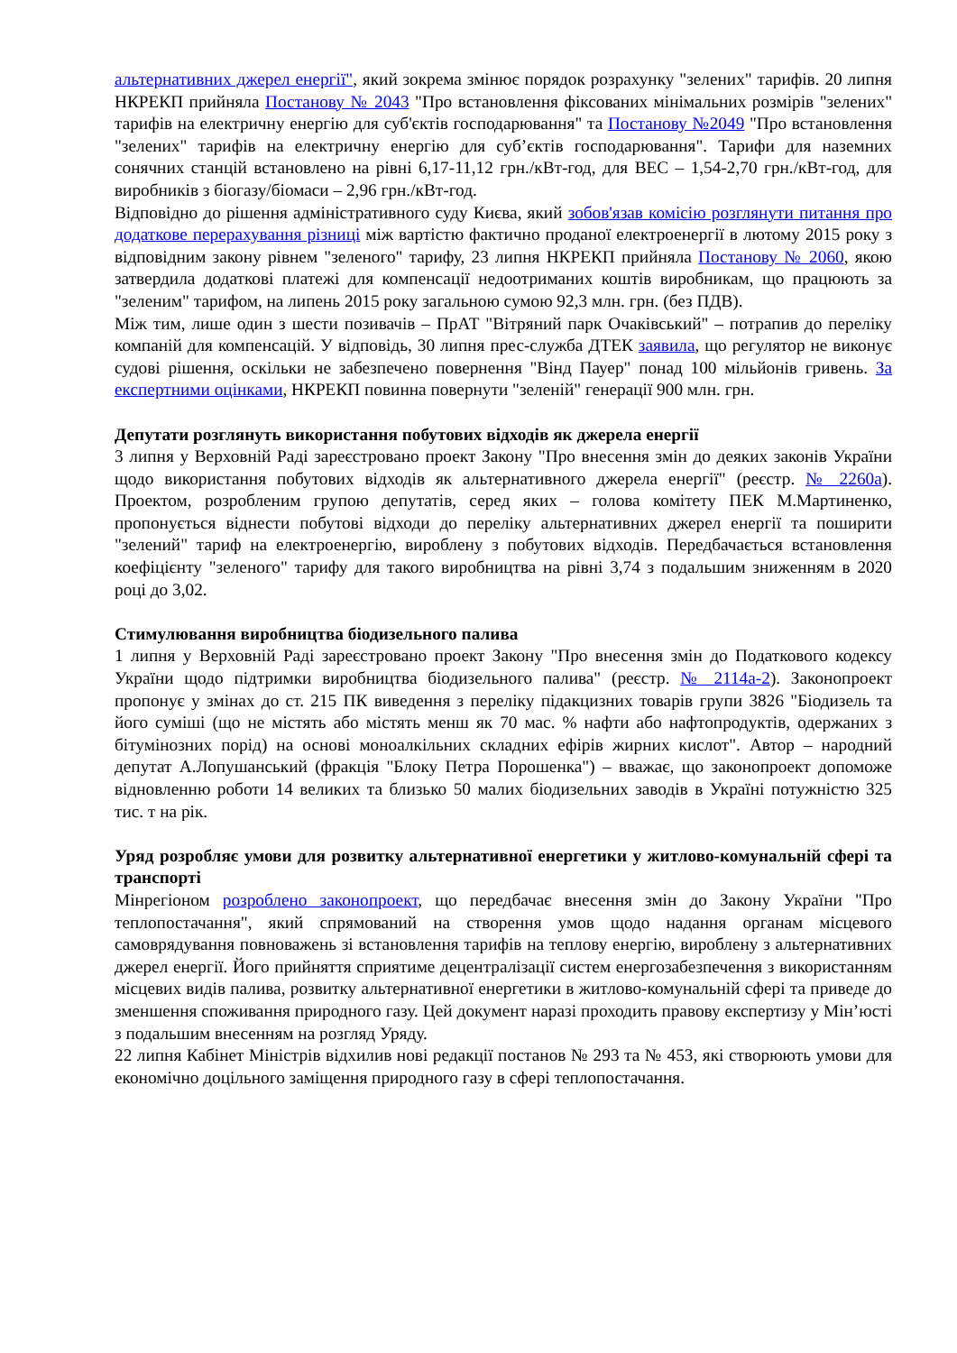альтернативних джерел енергії", який зокрема змінює порядок розрахунку "зелених" тарифів. 20 липня НКРЕКП прийняла Постанову № 2043 "Про встановлення фіксованих мінімальних розмірів "зелених" тарифів на електричну енергію для суб'єктів господарювання" та Постанову №2049 "Про встановлення "зелених" тарифів на електричну енергію для суб’єктів господарювання". Тарифи для наземних сонячних станцій встановлено на рівні 6,17-11,12 грн./кВт-год, для ВЕС – 1,54-2,70 грн./кВт-год, для виробників з біогазу/біомаси – 2,96 грн./кВт-год.
Відповідно до рішення адміністративного суду Києва, який зобов'язав комісію розглянути питання про додаткове перерахування різниці між вартістю фактично проданої електроенергії в лютому 2015 року з відповідним закону рівнем "зеленого" тарифу, 23 липня НКРЕКП прийняла Постанову № 2060, якою затвердила додаткові платежі для компенсації недоотриманих коштів виробникам, що працюють за "зеленим" тарифом, на липень 2015 року загальною сумою 92,3 млн. грн. (без ПДВ).
Між тим, лише один з шести позивачів – ПрАТ "Вітряний парк Очаківський" – потрапив до переліку компаній для компенсацій. У відповідь, 30 липня прес-служба ДТЕК заявила, що регулятор не виконує судові рішення, оскільки не забезпечено повернення "Вінд Пауер" понад 100 мільйонів гривень. За експертними оцінками, НКРЕКП повинна повернути "зеленій" генерації 900 млн. грн.
Депутати розглянуть використання побутових відходів як джерела енергії
3 липня у Верховній Раді зареєстровано проект Закону "Про внесення змін до деяких законів України щодо використання побутових відходів як альтернативного джерела енергії" (реєстр. № 2260а). Проектом, розробленим групою депутатів, серед яких – голова комітету ПЕК М.Мартиненко, пропонується віднести побутові відходи до переліку альтернативних джерел енергії та поширити "зелений" тариф на електроенергію, вироблену з побутових відходів. Передбачається встановлення коефіцієнту "зеленого" тарифу для такого виробництва на рівні 3,74 з подальшим зниженням в 2020 році до 3,02.
Стимулювання виробництва біодизельного палива
1 липня у Верховній Раді зареєстровано проект Закону "Про внесення змін до Податкового кодексу України щодо підтримки виробництва біодизельного палива" (реєстр. № 2114а-2). Законопроект пропонує у змінах до ст. 215 ПК виведення з переліку підакцизних товарів групи 3826 "Біодизель та його суміші (що не містять або містять менш як 70 мас. % нафти або нафтопродуктів, одержаних з бітумінозних порід) на основі моноалкільних складних ефірів жирних кислот". Автор – народний депутат А.Лопушанський (фракція "Блоку Петра Порошенка") – вважає, що законопроект допоможе відновленню роботи 14 великих та близько 50 малих біодизельних заводів в Україні потужністю 325 тис. т на рік.
Уряд розробляє умови для розвитку альтернативної енергетики у житлово-комунальній сфері та транспорті
Мінрегіоном розроблено законопроект, що передбачає внесення змін до Закону України "Про теплопостачання", який спрямований на створення умов щодо надання органам місцевого самоврядування повноважень зі встановлення тарифів на теплову енергію, вироблену з альтернативних джерел енергії. Його прийняття сприятиме децентралізації систем енергозабезпечення з використанням місцевих видів палива, розвитку альтернативної енергетики в житлово-комунальній сфері та приведе до зменшення споживання природного газу. Цей документ наразі проходить правову експертизу у Мін’юсті з подальшим внесенням на розгляд Уряду.
22 липня Кабінет Міністрів відхилив нові редакції постанов № 293 та № 453, які створюють умови для економічно доцільного заміщення природного газу в сфері теплопостачання.